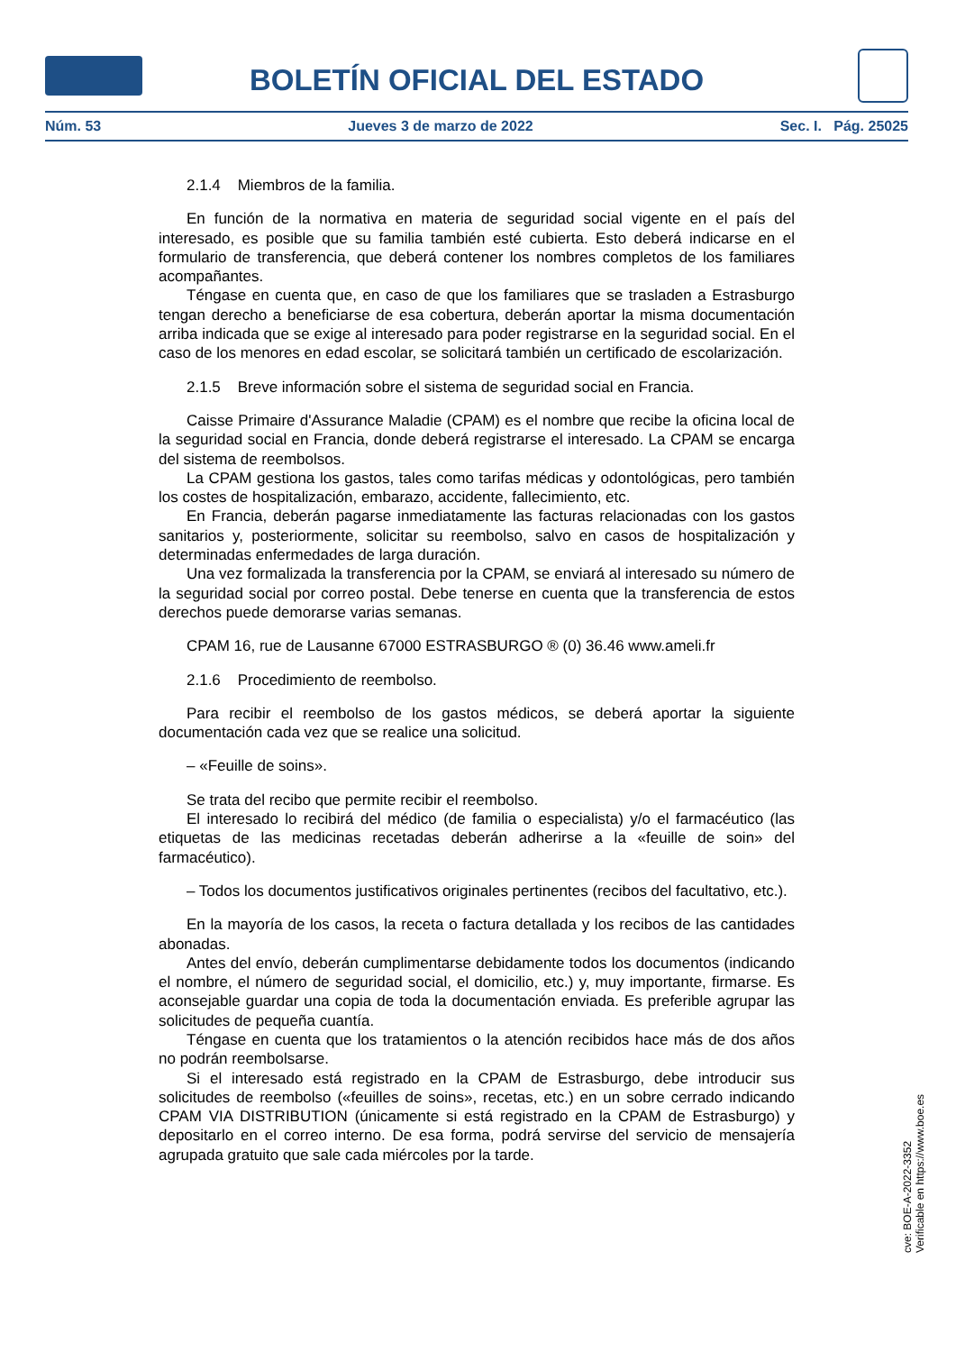BOLETÍN OFICIAL DEL ESTADO
Núm. 53 Jueves 3 de marzo de 2022 Sec. I. Pág. 25025
2.1.4 Miembros de la familia.
En función de la normativa en materia de seguridad social vigente en el país del interesado, es posible que su familia también esté cubierta. Esto deberá indicarse en el formulario de transferencia, que deberá contener los nombres completos de los familiares acompañantes.
Téngase en cuenta que, en caso de que los familiares que se trasladen a Estrasburgo tengan derecho a beneficiarse de esa cobertura, deberán aportar la misma documentación arriba indicada que se exige al interesado para poder registrarse en la seguridad social. En el caso de los menores en edad escolar, se solicitará también un certificado de escolarización.
2.1.5 Breve información sobre el sistema de seguridad social en Francia.
Caisse Primaire d'Assurance Maladie (CPAM) es el nombre que recibe la oficina local de la seguridad social en Francia, donde deberá registrarse el interesado. La CPAM se encarga del sistema de reembolsos.
La CPAM gestiona los gastos, tales como tarifas médicas y odontológicas, pero también los costes de hospitalización, embarazo, accidente, fallecimiento, etc.
En Francia, deberán pagarse inmediatamente las facturas relacionadas con los gastos sanitarios y, posteriormente, solicitar su reembolso, salvo en casos de hospitalización y determinadas enfermedades de larga duración.
Una vez formalizada la transferencia por la CPAM, se enviará al interesado su número de la seguridad social por correo postal. Debe tenerse en cuenta que la transferencia de estos derechos puede demorarse varias semanas.
CPAM 16, rue de Lausanne 67000 ESTRASBURGO ® (0) 36.46 www.ameli.fr
2.1.6 Procedimiento de reembolso.
Para recibir el reembolso de los gastos médicos, se deberá aportar la siguiente documentación cada vez que se realice una solicitud.
– «Feuille de soins».
Se trata del recibo que permite recibir el reembolso.
El interesado lo recibirá del médico (de familia o especialista) y/o el farmacéutico (las etiquetas de las medicinas recetadas deberán adherirse a la «feuille de soin» del farmacéutico).
– Todos los documentos justificativos originales pertinentes (recibos del facultativo, etc.).
En la mayoría de los casos, la receta o factura detallada y los recibos de las cantidades abonadas.
Antes del envío, deberán cumplimentarse debidamente todos los documentos (indicando el nombre, el número de seguridad social, el domicilio, etc.) y, muy importante, firmarse. Es aconsejable guardar una copia de toda la documentación enviada. Es preferible agrupar las solicitudes de pequeña cuantía.
Téngase en cuenta que los tratamientos o la atención recibidos hace más de dos años no podrán reembolsarse.
Si el interesado está registrado en la CPAM de Estrasburgo, debe introducir sus solicitudes de reembolso («feuilles de soins», recetas, etc.) en un sobre cerrado indicando CPAM VIA DISTRIBUTION (únicamente si está registrado en la CPAM de Estrasburgo) y depositarlo en el correo interno. De esa forma, podrá servirse del servicio de mensajería agrupada gratuito que sale cada miércoles por la tarde.
cve: BOE-A-2022-3352
Verificable en https://www.boe.es